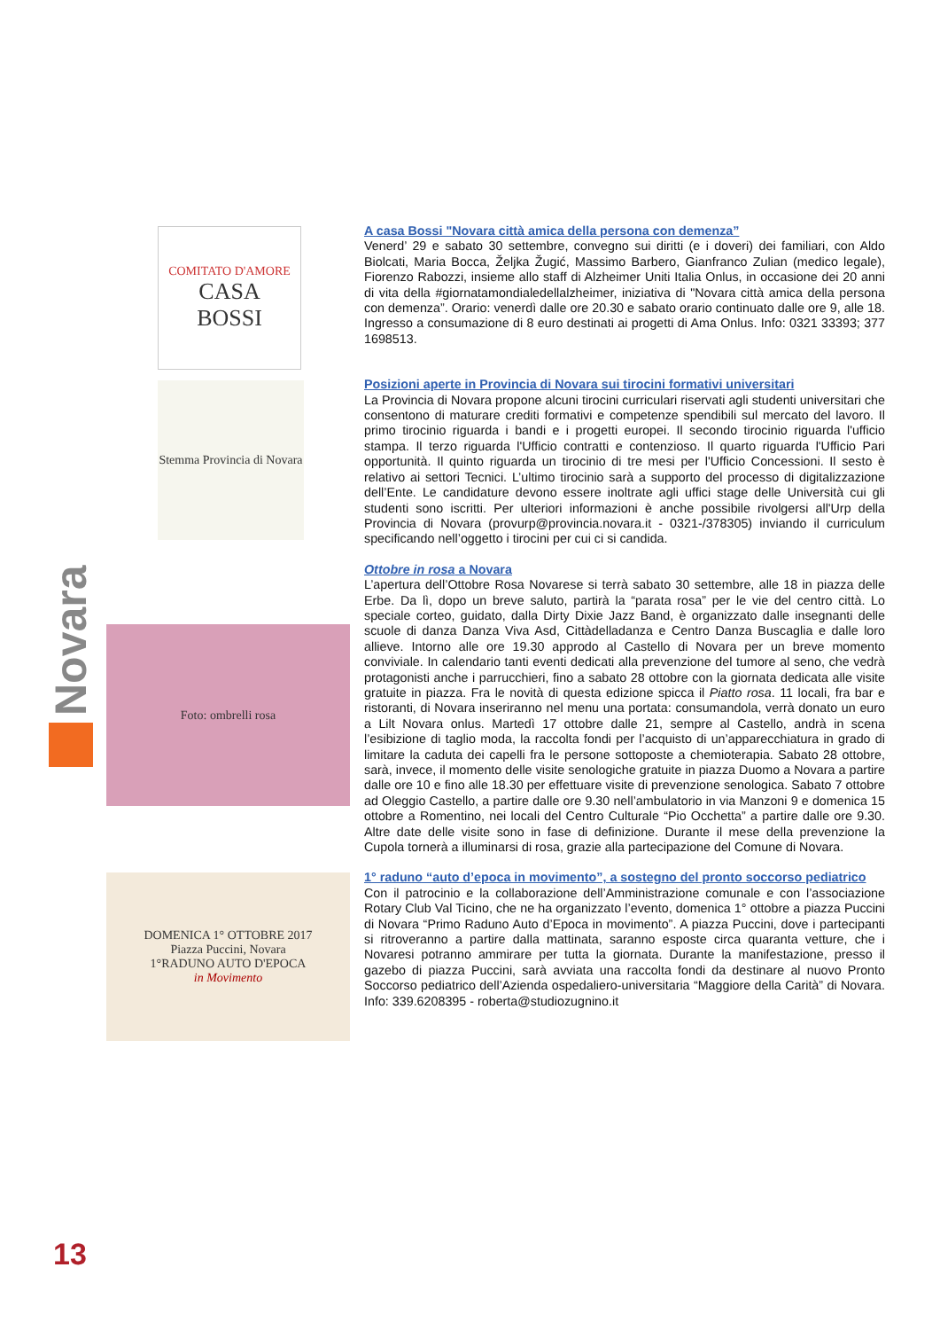Novara
COMITATO D'AMORE
CASA
BOSSI
Stemma Provincia di Novara
Foto: ombrelli rosa
DOMENICA 1° OTTOBRE 2017
Piazza Puccini, Novara
1°RADUNO AUTO D'EPOCA
in Movimento
A casa Bossi "Novara città amica della persona con demenza”
Venerd’ 29 e sabato 30 settembre, convegno sui diritti (e i doveri) dei familiari, con Aldo Biolcati, Maria Bocca, Željka Žugić, Massimo Barbero, Gianfranco Zulian (medico legale), Fiorenzo Rabozzi, insieme allo staff di Alzheimer Uniti Italia Onlus, in occasione dei 20 anni di vita della #giornatamondialedellalzheimer, iniziativa di "Novara città amica della persona con demenza”. Orario: venerdì dalle ore 20.30 e sabato orario continuato dalle ore 9, alle 18. Ingresso a consumazione di 8 euro destinati ai progetti di Ama Onlus. Info: 0321 33393; 377 1698513.
Posizioni aperte in Provincia di Novara sui tirocini formativi universitari
La Provincia di Novara propone alcuni tirocini curriculari riservati agli studenti universitari che consentono di maturare crediti formativi e competenze spendibili sul mercato del lavoro. Il primo tirocinio riguarda i bandi e i progetti europei. Il secondo tirocinio riguarda l'ufficio stampa. Il terzo riguarda l'Ufficio contratti e contenzioso. Il quarto riguarda l'Ufficio Pari opportunità. Il quinto riguarda un tirocinio di tre mesi per l'Ufficio Concessioni. Il sesto è relativo ai settori Tecnici. L’ultimo tirocinio sarà a supporto del processo di digitalizzazione dell’Ente. Le candidature devono essere inoltrate agli uffici stage delle Università cui gli studenti sono iscritti. Per ulteriori informazioni è anche possibile rivolgersi all'Urp della Provincia di Novara (provurp@provincia.novara.it - 0321-/378305) inviando il curriculum specificando nell’oggetto i tirocini per cui ci si candida.
Ottobre in rosa a Novara
L’apertura dell’Ottobre Rosa Novarese si terrà sabato 30 settembre, alle 18 in piazza delle Erbe. Da lì, dopo un breve saluto, partirà la “parata rosa” per le vie del centro città. Lo speciale corteo, guidato, dalla Dirty Dixie Jazz Band, è organizzato dalle insegnanti delle scuole di danza Danza Viva Asd, Cittàdelladanza e Centro Danza Buscaglia e dalle loro allieve. Intorno alle ore 19.30 approdo al Castello di Novara per un breve momento conviviale. In calendario tanti eventi dedicati alla prevenzione del tumore al seno, che vedrà protagonisti anche i parrucchieri, fino a sabato 28 ottobre con la giornata dedicata alle visite gratuite in piazza. Fra le novità di questa edizione spicca il Piatto rosa. 11 locali, fra bar e ristoranti, di Novara inseriranno nel menu una portata: consumandola, verrà donato un euro a Lilt Novara onlus. Martedì 17 ottobre dalle 21, sempre al Castello, andrà in scena l’esibizione di taglio moda, la raccolta fondi per l’acquisto di un’apparecchiatura in grado di limitare la caduta dei capelli fra le persone sottoposte a chemioterapia. Sabato 28 ottobre, sarà, invece, il momento delle visite senologiche gratuite in piazza Duomo a Novara a partire dalle ore 10 e fino alle 18.30 per effettuare visite di prevenzione senologica. Sabato 7 ottobre ad Oleggio Castello, a partire dalle ore 9.30 nell’ambulatorio in via Manzoni 9 e domenica 15 ottobre a Romentino, nei locali del Centro Culturale “Pio Occhetta” a partire dalle ore 9.30. Altre date delle visite sono in fase di definizione. Durante il mese della prevenzione la Cupola tornerà a illuminarsi di rosa, grazie alla partecipazione del Comune di Novara.
1° raduno “auto d’epoca in movimento”, a sostegno del pronto soccorso pediatrico
Con il patrocinio e la collaborazione dell’Amministrazione comunale e con l’associazione Rotary Club Val Ticino, che ne ha organizzato l’evento, domenica 1° ottobre a piazza Puccini di Novara “Primo Raduno Auto d’Epoca in movimento”. A piazza Puccini, dove i partecipanti si ritroveranno a partire dalla mattinata, saranno esposte circa quaranta vetture, che i Novaresi potranno ammirare per tutta la giornata. Durante la manifestazione, presso il gazebo di piazza Puccini, sarà avviata una raccolta fondi da destinare al nuovo Pronto Soccorso pediatrico dell’Azienda ospedaliero-universitaria “Maggiore della Carità” di Novara. Info: 339.6208395 - roberta@studiozugnino.it
13